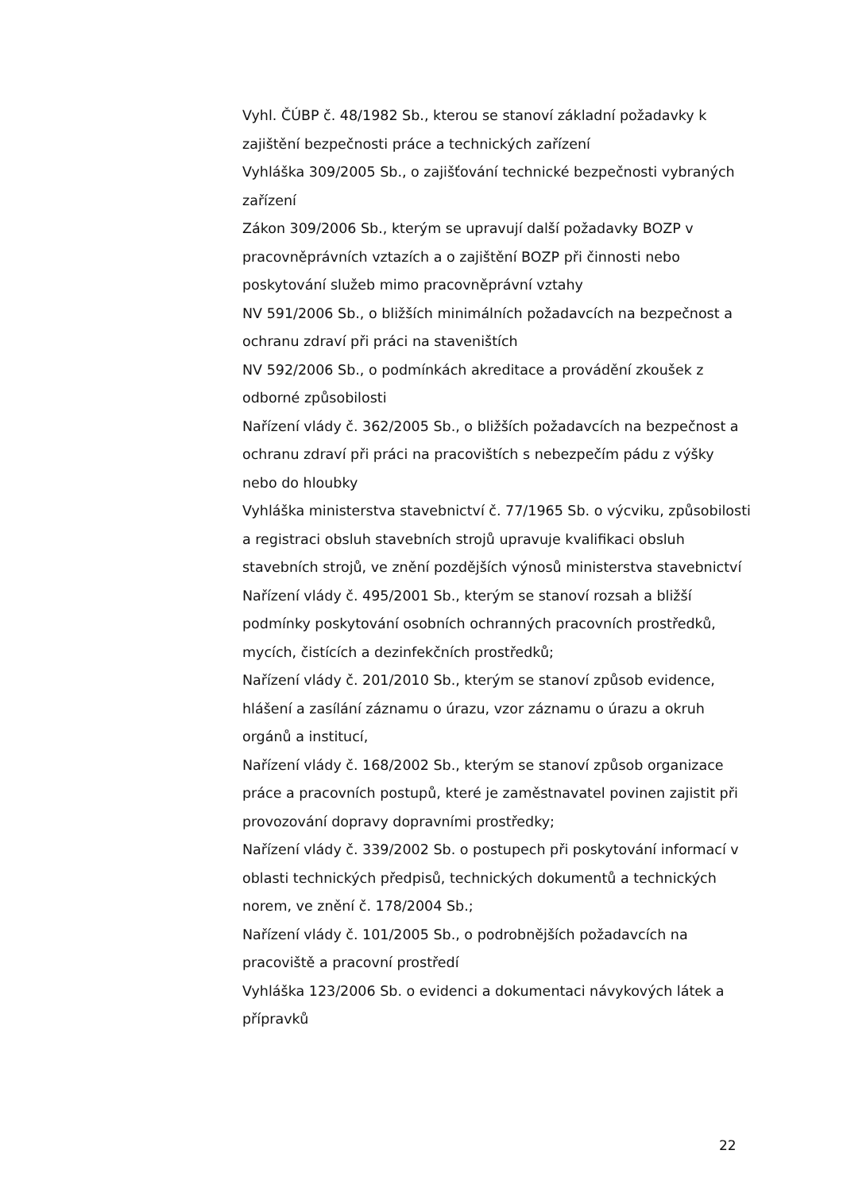Vyhl. ČÚBP č. 48/1982 Sb., kterou se stanoví základní požadavky k zajištění bezpečnosti práce a technických zařízení
Vyhláška 309/2005 Sb., o zajišťování technické bezpečnosti vybraných zařízení
Zákon 309/2006 Sb., kterým se upravují další požadavky BOZP v pracovněprávních vztazích a o zajištění BOZP při činnosti nebo poskytování služeb mimo pracovněprávní vztahy
NV 591/2006 Sb., o bližších minimálních požadavcích na bezpečnost a ochranu zdraví při práci na staveništích
NV 592/2006 Sb., o podmínkách akreditace a provádění zkoušek z odborné způsobilosti
Nařízení vlády č. 362/2005 Sb., o bližších požadavcích na bezpečnost a ochranu zdraví při práci na pracovištích s nebezpečím pádu z výšky nebo do hloubky
Vyhláška ministerstva stavebnictví č. 77/1965 Sb. o výcviku, způsobilosti a registraci obsluh stavebních strojů upravuje kvalifikaci obsluh stavebních strojů, ve znění pozdějších výnosů ministerstva stavebnictví
Nařízení vlády č. 495/2001 Sb., kterým se stanoví rozsah a bližší podmínky poskytování osobních ochranných pracovních prostředků, mycích, čistících a dezinfekčních prostředků;
Nařízení vlády č. 201/2010 Sb., kterým se stanoví způsob evidence, hlášení a zasílání záznamu o úrazu, vzor záznamu o úrazu a okruh orgánů a institucí,
Nařízení vlády č. 168/2002 Sb., kterým se stanoví způsob organizace práce a pracovních postupů, které je zaměstnavatel povinen zajistit při provozování dopravy dopravními prostředky;
Nařízení vlády č. 339/2002 Sb. o postupech při poskytování informací v oblasti technických předpisů, technických dokumentů a technických norem, ve znění č. 178/2004 Sb.;
Nařízení vlády č. 101/2005 Sb., o podrobnějších požadavcích na pracoviště a pracovní prostředí
Vyhláška 123/2006 Sb. o evidenci a dokumentaci návykových látek a přípravků
22